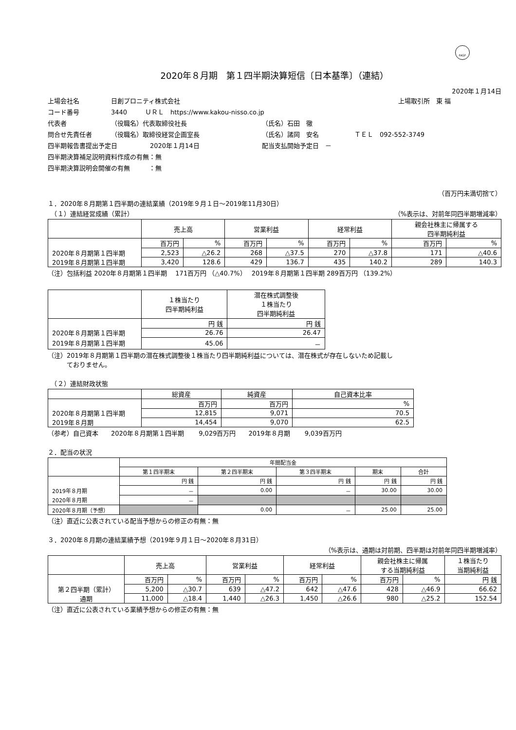FASF
2020年８月期　第１四半期決算短信〔日本基準〕（連結）
2020年１月14日
上場会社名 日創プロニティ株式会社 上場取引所　東 福
コード番号 3440 ＵＲＬ　https://www.kakou-nisso.co.jp
代表者 （役職名）代表取締役社長 （氏名）石田　徹
問合せ先責任者 （役職名）取締役経営企画室長 （氏名）諸岡　安名 ＴＥＬ　092-552-3749
四半期報告書提出予定日 2020年１月14日 配当支払開始予定日　－
四半期決算補足説明資料作成の有無：無
四半期決算説明会開催の有無　　　：無
（百万円未満切捨て）
１．2020年８月期第１四半期の連結業績（2019年９月１日～2019年11月30日）
　（１）連結経営成績（累計） （%表示は、対前年同四半期増減率）
| | 売上高 | | 営業利益 | | 経常利益 | | 親会社株主に帰属する 四半期純利益 | |
| --- | --- | --- | --- | --- | --- | --- | --- | --- |
| | 百万円 | % | 百万円 | % | 百万円 | % | 百万円 | % |
| 2020年８月期第１四半期 | 2,523 | △26.2 | 268 | △37.5 | 270 | △37.8 | 171 | △40.6 |
| 2019年８月期第１四半期 | 3,420 | 128.6 | 429 | 136.7 | 435 | 140.2 | 289 | 140.3 |
（注）包括利益 2020年８月期第１四半期　 171百万円 （△40.7%）　 2019年８月期第１四半期 289百万円 （139.2%）
| | １株当たり 四半期純利益 | 潜在株式調整後 １株当たり 四半期純利益 |
| --- | --- | --- |
| | 円 銭 | 円 銭 |
| 2020年８月期第１四半期 | 26.76 | 26.47 |
| 2019年８月期第１四半期 | 45.06 | － |
（注）2019年８月期第１四半期の潜在株式調整後１株当たり四半期純利益については、潜在株式が存在しないため記載し
　　　ておりません。
　（２）連結財政状態
| | 総資産 | 純資産 | 自己資本比率 |
| --- | --- | --- | --- |
| | 百万円 | 百万円 | % |
| 2020年８月期第１四半期 | 12,815 | 9,071 | 70.5 |
| 2019年８月期 | 14,454 | 9,070 | 62.5 |
（参考）自己資本　　2020年８月期第１四半期　　 9,029百万円　　2019年８月期　　 9,039百万円
２．配当の状況
| | 年間配当金 | | | | |
| --- | --- | --- | --- | --- | --- |
| | 第１四半期末 | 第２四半期末 | 第３四半期末 | 期末 | 合計 |
| | 円 銭 | 円 銭 | 円 銭 | 円 銭 | 円 銭 |
| 2019年８月期 | － | 0.00 | － | 30.00 | 30.00 |
| 2020年８月期 | － | | | | |
| 2020年８月期（予想） | | 0.00 | － | 25.00 | 25.00 |
（注）直近に公表されている配当予想からの修正の有無：無
３．2020年８月期の連結業績予想（2019年９月１日～2020年８月31日）
（%表示は、通期は対前期、四半期は対前年同四半期増減率）
| | 売上高 | | 営業利益 | | 経常利益 | | 親会社株主に帰属 する当期純利益 | | １株当たり 当期純利益 |
| --- | --- | --- | --- | --- | --- | --- | --- | --- | --- |
| | 百万円 | % | 百万円 | % | 百万円 | % | 百万円 | % | 円 銭 |
| 第２四半期（累計） | 5,200 | △30.7 | 639 | △47.2 | 642 | △47.6 | 428 | △46.9 | 66.62 |
| 通期 | 11,000 | △18.4 | 1,440 | △26.3 | 1,450 | △26.6 | 980 | △25.2 | 152.54 |
（注）直近に公表されている業績予想からの修正の有無：無